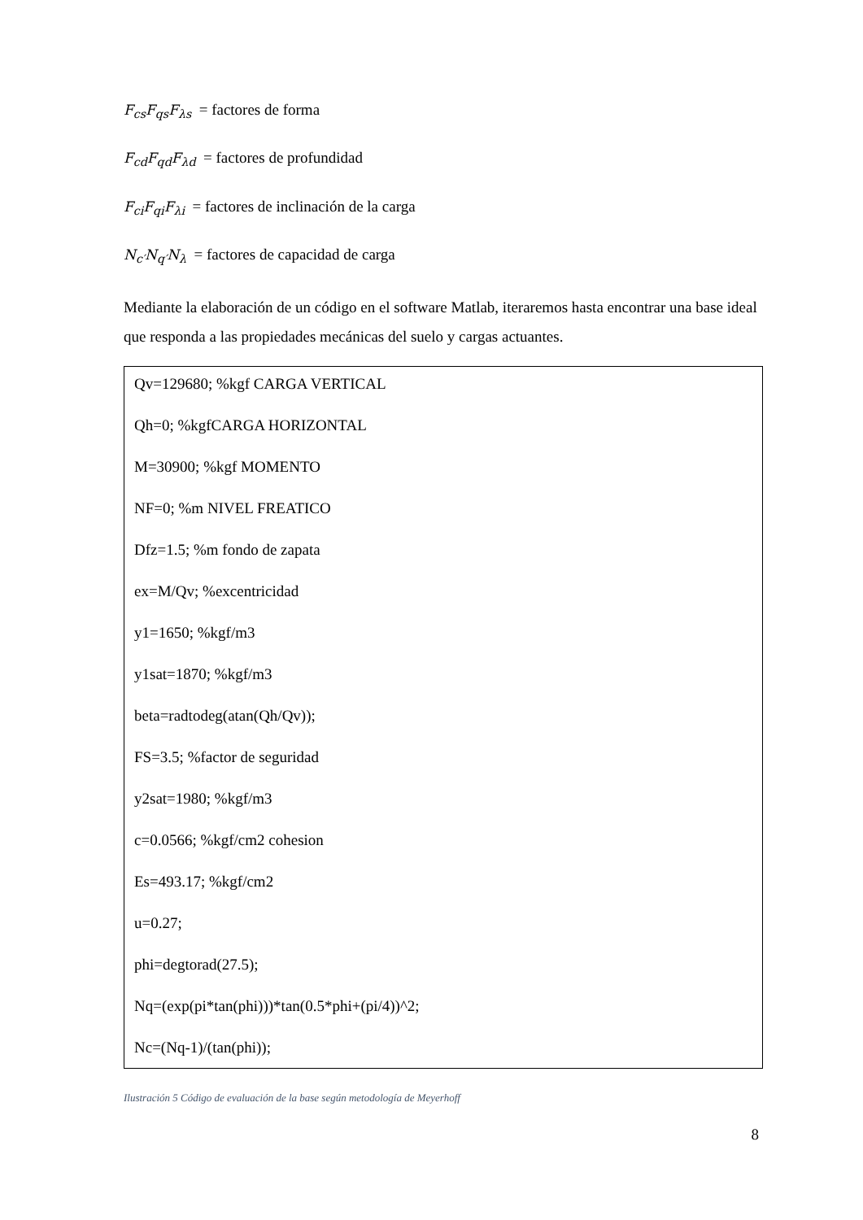F<sub>cs</sub>F<sub>qs</sub>F<sub>λs</sub> = factores de forma
F<sub>cd</sub>F<sub>qd</sub>F<sub>λd</sub> = factores de profundidad
F<sub>ci</sub>F<sub>qi</sub>F<sub>λi</sub> = factores de inclinación de la carga
N<sub>c′</sub>N<sub>q′</sub>N<sub>λ</sub> = factores de capacidad de carga
Mediante la elaboración de un código en el software Matlab, iteraremos hasta encontrar una base ideal que responda a las propiedades mecánicas del suelo y cargas actuantes.
Qv=129680; %kgf CARGA VERTICAL
Qh=0; %kgfCARGA HORIZONTAL
M=30900; %kgf MOMENTO
NF=0; %m NIVEL FREATICO
Dfz=1.5; %m fondo de zapata
ex=M/Qv; %excentricidad
y1=1650; %kgf/m3
y1sat=1870; %kgf/m3
beta=radtodeg(atan(Qh/Qv));
FS=3.5; %factor de seguridad
y2sat=1980; %kgf/m3
c=0.0566; %kgf/cm2 cohesion
Es=493.17; %kgf/cm2
u=0.27;
phi=degtorad(27.5);
Nq=(exp(pi*tan(phi)))*tan(0.5*phi+(pi/4))^2;
Nc=(Nq-1)/(tan(phi));
Ilustración 5 Código de evaluación de la base según metodología de Meyerhoff
8